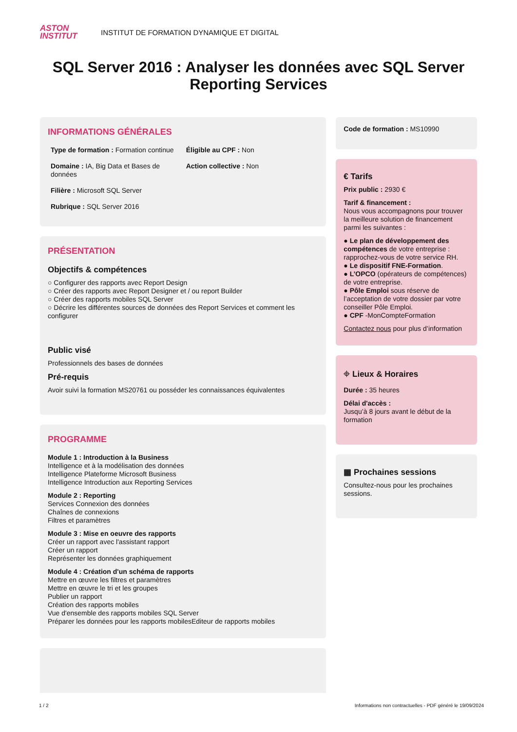ASTON
INSTITUT
INSTITUT DE FORMATION DYNAMIQUE ET DIGITAL
SQL Server 2016 : Analyser les données avec SQL Server Reporting Services
INFORMATIONS GÉNÉRALES
Type de formation : Formation continue
Domaine : IA, Big Data et Bases de données
Filière : Microsoft SQL Server
Rubrique : SQL Server 2016
Éligible au CPF : Non
Action collective : Non
PRÉSENTATION
Objectifs & compétences
○ Configurer des rapports avec Report Design
○ Créer des rapports avec Report Designer et / ou report Builder
○ Créer des rapports mobiles SQL Server
○ Décrire les différentes sources de données des Report Services et comment les configurer
Public visé
Professionnels des bases de données
Pré-requis
Avoir suivi la formation MS20761 ou posséder les connaissances équivalentes
PROGRAMME
Module 1 : Introduction à la Business
Intelligence et à la modélisation des données
Intelligence Plateforme Microsoft Business
Intelligence Introduction aux Reporting Services
Module 2 : Reporting
Services Connexion des données
Chaînes de connexions
Filtres et paramètres
Module 3 : Mise en oeuvre des rapports
Créer un rapport avec l'assistant rapport
Créer un rapport
Représenter les données graphiquement
Module 4 : Création d'un schéma de rapports
Mettre en œuvre les filtres et paramètres
Mettre en œuvre le tri et les groupes
Publier un rapport
Création des rapports mobiles
Vue d'ensemble des rapports mobiles SQL Server
Préparer les données pour les rapports mobilesEditeur de rapports mobiles
Code de formation : MS10990
€ Tarifs
Prix public : 2930 €
Tarif & financement :
Nous vous accompagnons pour trouver la meilleure solution de financement parmi les suivantes :
● Le plan de développement des compétences de votre entreprise : rapprochez-vous de votre service RH.
● Le dispositif FNE-Formation.
● L’OPCO (opérateurs de compétences) de votre entreprise.
● Pôle Emploi sous réserve de l’acceptation de votre dossier par votre conseiller Pôle Emploi.
● CPF -MonCompteFormation
Contactez nous pour plus d’information
⌖ Lieux & Horaires
Durée : 35 heures
Délai d'accès :
Jusqu’à 8 jours avant le début de la formation
▦ Prochaines sessions
Consultez-nous pour les prochaines sessions.
1 / 2 Informations non contractuelles - PDF généré le 19/09/2024